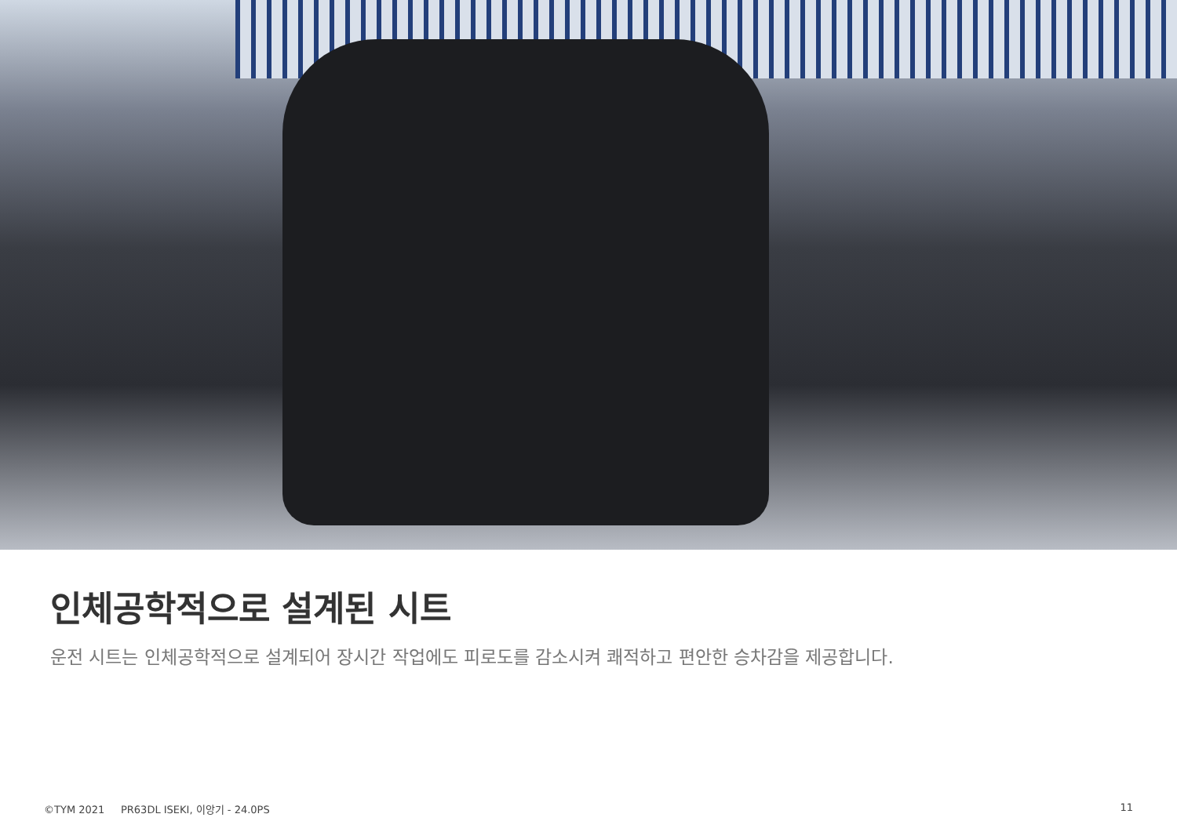인체공학적으로 설계된 시트
운전 시트는 인체공학적으로 설계되어 장시간 작업에도 피로도를 감소시켜 쾌적하고 편안한 승차감을 제공합니다.
©TYM 2021 PR63DL ISEKI, 이앙기 - 24.0PS 11